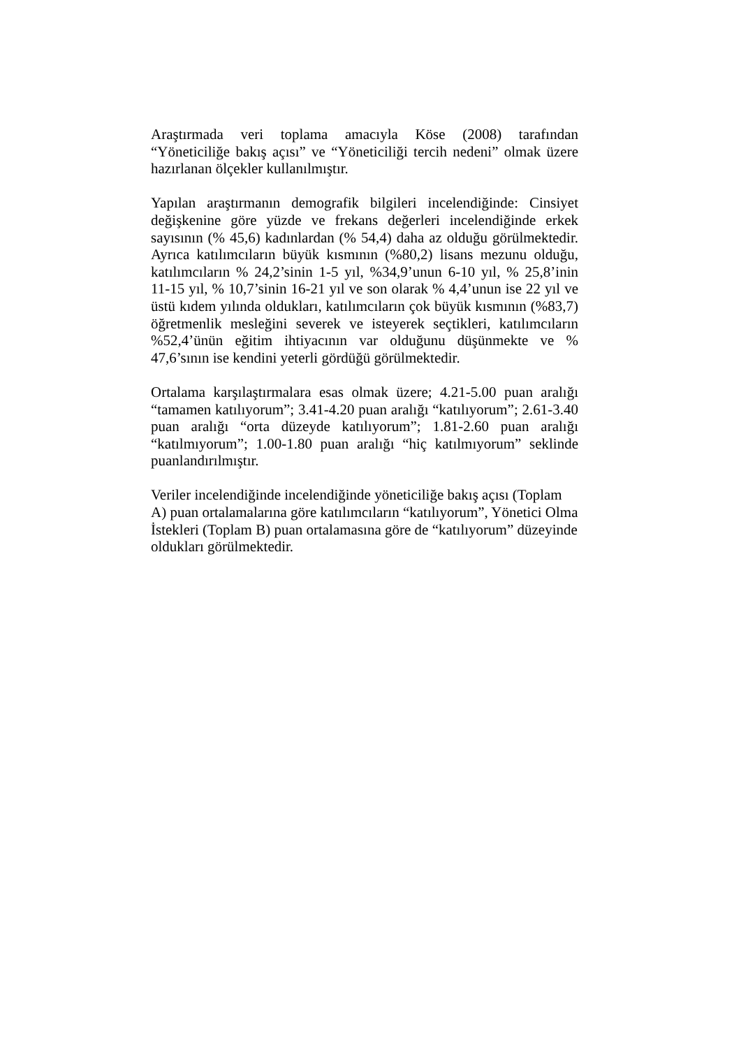Araştırmada veri toplama amacıyla Köse (2008) tarafından “Yöneticiliğe bakış açısı” ve “Yöneticiliği tercih nedeni” olmak üzere hazırlanan ölçekler kullanılmıştır.
Yapılan araştırmanın demografik bilgileri incelendiğinde: Cinsiyet değişkenine göre yüzde ve frekans değerleri incelendiğinde erkek sayısının (% 45,6) kadınlardan (% 54,4) daha az olduğu görülmektedir. Ayrıca katılımcıların büyük kısmının (%80,2) lisans mezunu olduğu, katılımcıların % 24,2’sinin 1-5 yıl, %34,9’unun 6-10 yıl, % 25,8’inin 11-15 yıl, % 10,7’sinin 16-21 yıl ve son olarak % 4,4’unun ise 22 yıl ve üstü kıdem yılında oldukları, katılımcıların çok büyük kısmının (%83,7) öğretmenlik mesleğini severek ve isteyerek seçtikleri, katılımcıların %52,4’ünün eğitim ihtiyacının var olduğunu düşünmekte ve % 47,6’sının ise kendini yeterli gördüğü görülmektedir.
Ortalama karşılaştırmalara esas olmak üzere; 4.21-5.00 puan aralığı “tamamen katılıyorum”; 3.41-4.20 puan aralığı “katılıyorum”; 2.61-3.40 puan aralığı “orta düzeyde katılıyorum”; 1.81-2.60 puan aralığı “katılmıyorum”; 1.00-1.80 puan aralığı “hiç katılmıyorum” seklinde puanlandırılmıştır.
Veriler incelendiğinde incelendiğinde yöneticiliğe bakış açısı (Toplam A) puan ortalamalarına göre katılımcıların “katılıyorum”, Yönetici Olma İstekleri (Toplam B) puan ortalamasına göre de “katılıyorum” düzeyinde oldukları görülmektedir.